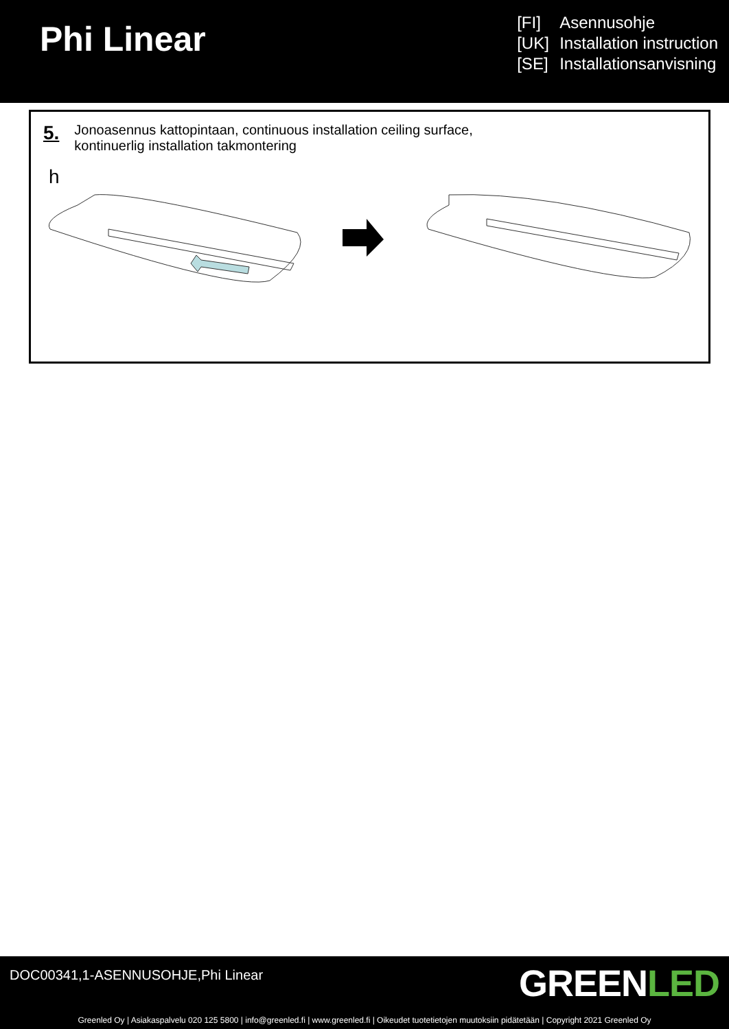Phi Linear
[FI] Asennusohje
[UK] Installation instruction
[SE] Installationsanvisning
5.
Jonoasennus kattopintaan, continuous installation ceiling surface,
kontinuerlig installation takmontering
h
DOC00341,1-ASENNUSOHJE,Phi Linear
GREENLED
Greenled Oy | Asiakaspalvelu 020 125 5800 | info@greenled.fi | www.greenled.fi | Oikeudet tuotetietojen muutoksiin pidätetään | Copyright 2021 Greenled Oy